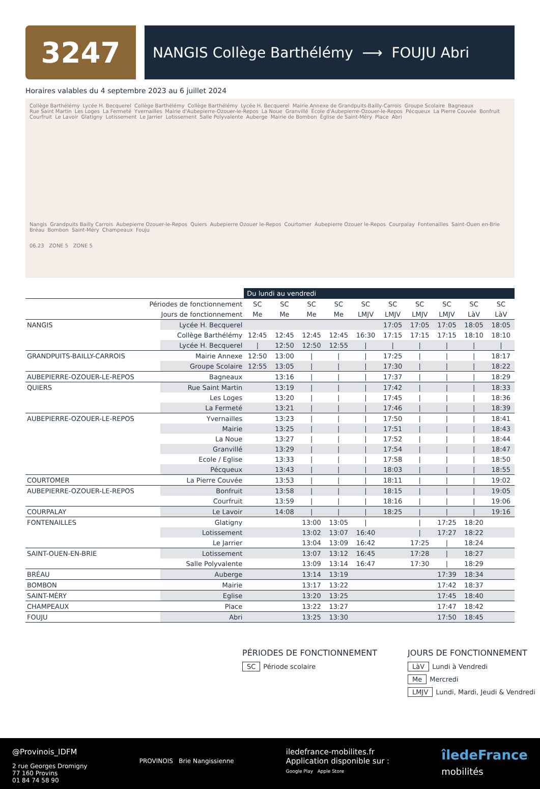3247
NANGIS Collège Barthélémy ⟶ FOUJU Abri
Horaires valables du 4 septembre 2023 au 6 juillet 2024
Collège Barthélémy Lycée H. Becquerel Collège Barthélémy Collège Barthélémy Lycée H. Becquerel Mairie Annexe de Grandpuits-Bailly-Carrois Groupe Scolaire Bagneaux Rue Saint Martin Les Loges La Fermeté Yvernailles Mairie d'Aubepierre-Ozouer-le-Repos La Noue Granvillé École d'Aubepierre-Ozouer-le-Repos Pécqueux La Pierre Couvée Bonfruit Courfruit Le Lavoir Glatigny Lotissement Le Jarrier Lotissement Salle Polyvalente Auberge Mairie de Bombon Église de Saint-Méry Place Abri
Nangis Grandpuits Bailly Carrois Aubepierre Ozouer-le-Repos Quiers Aubepierre Ozouer le-Repos Courtomer Aubepierre Ozouer le-Repos Courpalay Fontenailles Saint-Ouen en-Brie Bréau Bombon Saint-Méry Champeaux Fouju
06.23 ZONE 5 ZONE 5
| | | Du lundi au vendredi | | | | | | | | | |
| Périodes de fonctionnement | | SC | SC | SC | SC | SC | SC | SC | SC | SC | SC |
| Jours de fonctionnement | | Me | Me | Me | Me | LMJV | LMJV | LMJV | LMJV | LàV | LàV |
| NANGIS | Lycée H. Becquerel | | | | | | 17:05 | 17:05 | 17:05 | 18:05 | 18:05 |
| | Collège Barthélémy | 12:45 | 12:45 | 12:45 | 12:45 | 16:30 | 17:15 | 17:15 | 17:15 | 18:10 | 18:10 |
| | Lycée H. Becquerel | / | 12:50 | 12:50 | 12:55 | / | / | / | / | / | / |
| GRANDPUITS-BAILLY-CARROIS | Mairie Annexe | 12:50 | 13:00 | / | / | / | 17:25 | / | / | / | 18:17 |
| | Groupe Scolaire | 12:55 | 13:05 | / | / | / | 17:30 | / | / | / | 18:22 |
| AUBEPIERRE-OZOUER-LE-REPOS | Bagneaux | | 13:16 | / | / | / | 17:37 | / | / | / | 18:29 |
| QUIERS | Rue Saint Martin | | 13:19 | / | / | / | 17:42 | / | / | / | 18:33 |
| | Les Loges | | 13:20 | / | / | / | 17:45 | / | / | / | 18:36 |
| | La Fermeté | | 13:21 | / | / | / | 17:46 | / | / | / | 18:39 |
| AUBEPIERRE-OZOUER-LE-REPOS | Yvernailles | | 13:23 | / | / | / | 17:50 | / | / | / | 18:41 |
| | Mairie | | 13:25 | / | / | / | 17:51 | / | / | / | 18:43 |
| | La Noue | | 13:27 | / | / | / | 17:52 | / | / | / | 18:44 |
| | Granvillé | | 13:29 | / | / | / | 17:54 | / | / | / | 18:47 |
| | Ecole / Eglise | | 13:33 | / | / | / | 17:58 | / | / | / | 18:50 |
| | Pécqueux | | 13:43 | / | / | / | 18:03 | / | / | / | 18:55 |
| COURTOMER | La Pierre Couvée | | 13:53 | / | / | / | 18:11 | / | / | / | 19:02 |
| AUBEPIERRE-OZOUER-LE-REPOS | Bonfruit | | 13:58 | / | / | / | 18:15 | / | / | / | 19:05 |
| | Courfruit | | 13:59 | / | / | / | 18:16 | / | / | / | 19:06 |
| COURPALAY | Le Lavoir | | 14:08 | / | / | / | 18:25 | / | / | / | 19:16 |
| FONTENAILLES | Glatigny | | | 13:00 | 13:05 | / | | / | 17:25 | 18:20 | |
| | Lotissement | | | 13:02 | 13:07 | 16:40 | | / | 17:27 | 18:22 | |
| | Le Jarrier | | | 13:04 | 13:09 | 16:42 | | 17:25 | / | 18:24 | |
| SAINT-OUEN-EN-BRIE | Lotissement | | | 13:07 | 13:12 | 16:45 | | 17:28 | / | 18:27 | |
| | Salle Polyvalente | | | 13:09 | 13:14 | 16:47 | | 17:30 | / | 18:29 | |
| BRÉAU | Auberge | | | 13:14 | 13:19 | | | | 17:39 | 18:34 | |
| BOMBON | Mairie | | | 13:17 | 13:22 | | | | 17:42 | 18:37 | |
| SAINT-MÉRY | Eglise | | | 13:20 | 13:25 | | | | 17:45 | 18:40 | |
| CHAMPEAUX | Place | | | 13:22 | 13:27 | | | | 17:47 | 18:42 | |
| FOUJU | Abri | | | 13:25 | 13:30 | | | | 17:50 | 18:45 | |
PÉRIODES DE FONCTIONNEMENT
SC Période scolaire
JOURS DE FONCTIONNEMENT
LàV Lundi à Vendredi
Me Mercredi
LMJV Lundi, Mardi, Jeudi & Vendredi
@Provinois_IDFM
2 rue Georges Dromigny
77 160 Provins
01 84 74 58 90
PROVINOIS Brie Nangissienne
iledefrance-mobilites.fr
Application disponible sur :
Google Play Apple Store
îledeFrance
mobilités